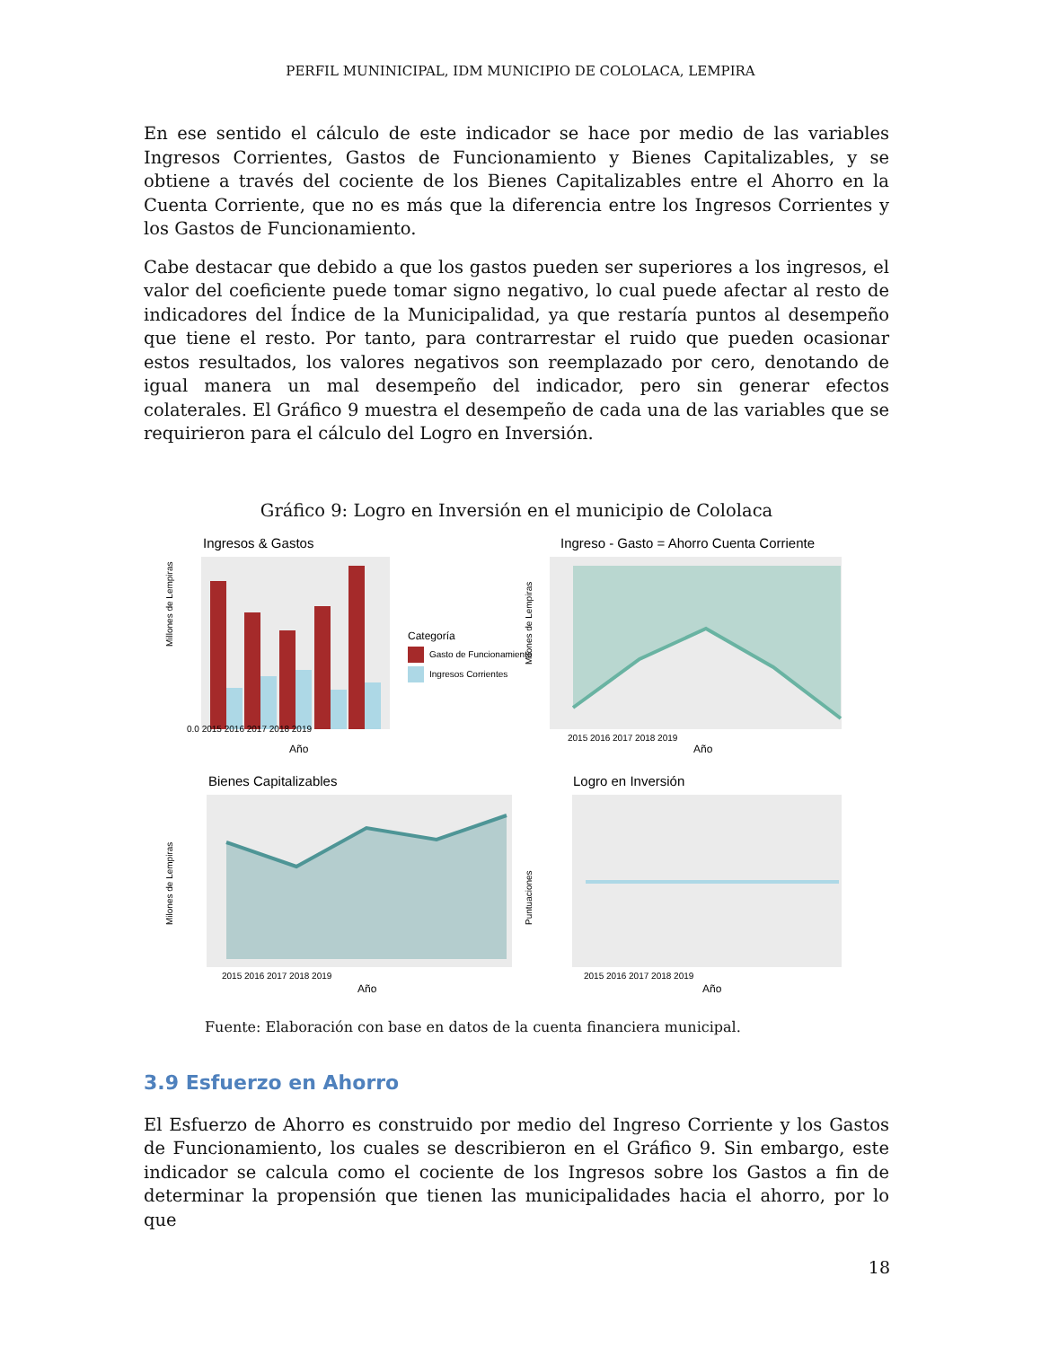PERFIL MUNINICIPAL, IDM MUNICIPIO DE COLOLACA, LEMPIRA
En ese sentido el cálculo de este indicador se hace por medio de las variables Ingresos Corrientes, Gastos de Funcionamiento y Bienes Capitalizables, y se obtiene a través del cociente de los Bienes Capitalizables entre el Ahorro en la Cuenta Corriente, que no es más que la diferencia entre los Ingresos Corrientes y los Gastos de Funcionamiento.
Cabe destacar que debido a que los gastos pueden ser superiores a los ingresos, el valor del coeficiente puede tomar signo negativo, lo cual puede afectar al resto de indicadores del Índice de la Municipalidad, ya que restaría puntos al desempeño que tiene el resto. Por tanto, para contrarrestar el ruido que pueden ocasionar estos resultados, los valores negativos son reemplazado por cero, denotando de igual manera un mal desempeño del indicador, pero sin generar efectos colaterales. El Gráfico 9 muestra el desempeño de cada una de las variables que se requirieron para el cálculo del Logro en Inversión.
Gráfico 9: Logro en Inversión en el municipio de Cololaca
Ingresos & Gastos
Millones de Lempiras
0.0 2015 2016 2017 2018 2019
Año
Categoría
Gasto de Funcionamiento
Ingresos Corrientes
Ingreso - Gasto = Ahorro Cuenta Corriente
Milones de Lempiras
2015 2016 2017 2018 2019
Año
Bienes Capitalizables
Milones de Lempiras
2015 2016 2017 2018 2019
Año
Logro en Inversión
Puntuaciones
2015 2016 2017 2018 2019
Año
Fuente: Elaboración con base en datos de la cuenta financiera municipal.
3.9 Esfuerzo en Ahorro
El Esfuerzo de Ahorro es construido por medio del Ingreso Corriente y los Gastos de Funcionamiento, los cuales se describieron en el Gráfico 9. Sin embargo, este indicador se calcula como el cociente de los Ingresos sobre los Gastos a fin de determinar la propensión que tienen las municipalidades hacia el ahorro, por lo que
18